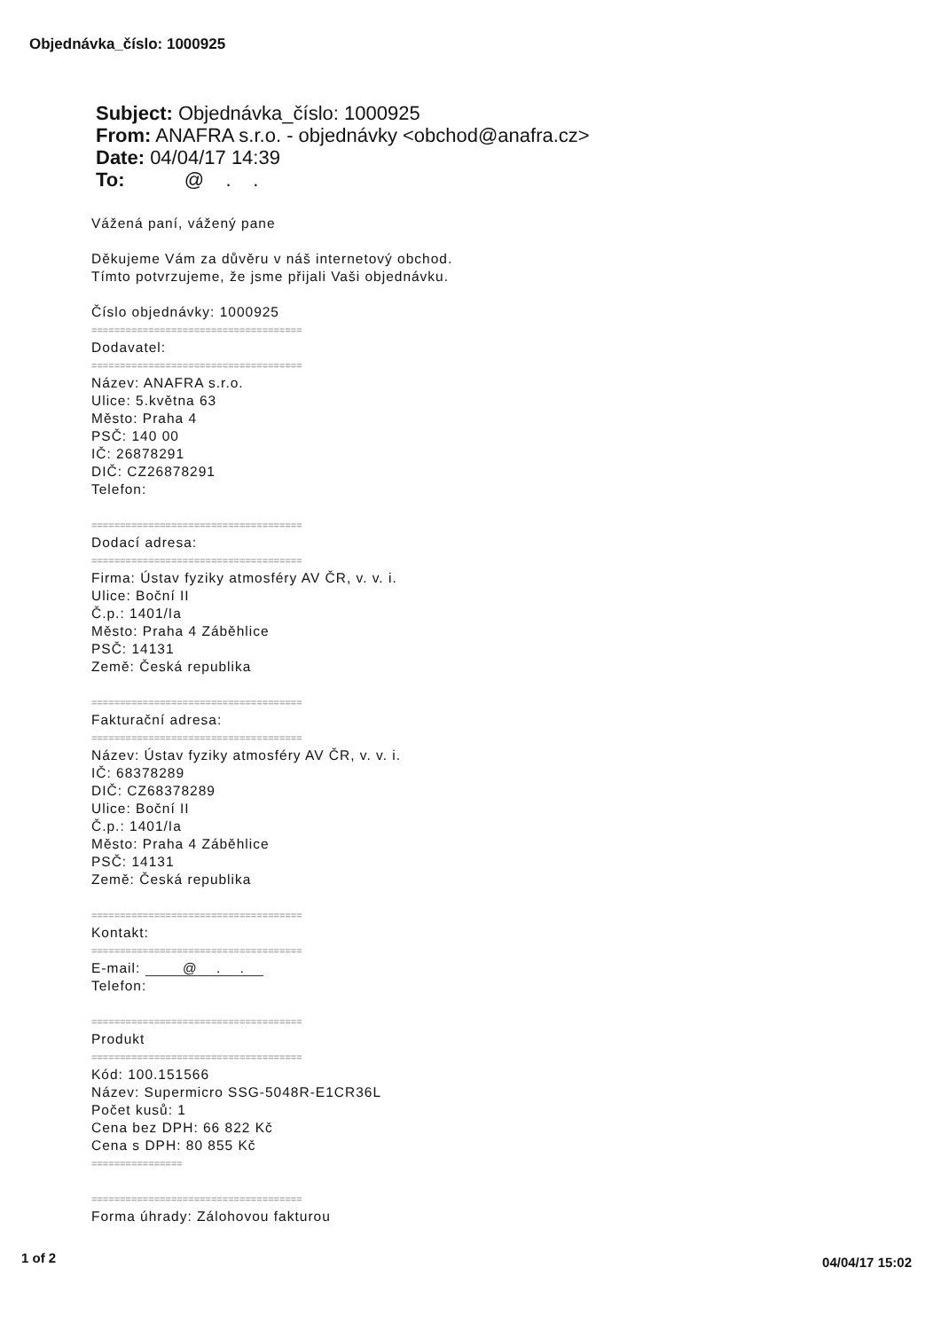Objednávka_číslo: 1000925
Subject: Objednávka_číslo: 1000925
From: ANAFRA s.r.o. - objednávky <obchod@anafra.cz>
Date: 04/04/17 14:39
To: @ . .
Vážená paní, vážený pane
Děkujeme Vám za důvěru v náš internetový obchod.
Tímto potvrzujeme, že jsme přijali Vaši objednávku.
Číslo objednávky: 1000925
=====================================
Dodavatel:
=====================================
Název: ANAFRA s.r.o.
Ulice: 5.května 63
Město: Praha 4
PSČ: 140 00
IČ: 26878291
DIČ: CZ26878291
Telefon:
=====================================
Dodací adresa:
=====================================
Firma: Ústav fyziky atmosféry AV ČR, v. v. i.
Ulice: Boční II
Č.p.: 1401/Ia
Město: Praha 4 Záběhlice
PSČ: 14131
Země: Česká republika
=====================================
Fakturační adresa:
=====================================
Název: Ústav fyziky atmosféry AV ČR, v. v. i.
IČ: 68378289
DIČ: CZ68378289
Ulice: Boční II
Č.p.: 1401/Ia
Město: Praha 4 Záběhlice
PSČ: 14131
Země: Česká republika
=====================================
Kontakt:
=====================================
E-mail: @ . .
Telefon:
=====================================
Produkt
=====================================
Kód: 100.151566
Název: Supermicro SSG-5048R-E1CR36L
Počet kusů: 1
Cena bez DPH: 66 822 Kč
Cena s DPH: 80 855 Kč
================
=====================================
Forma úhrady: Zálohovou fakturou
1 of 2 04/04/17 15:02